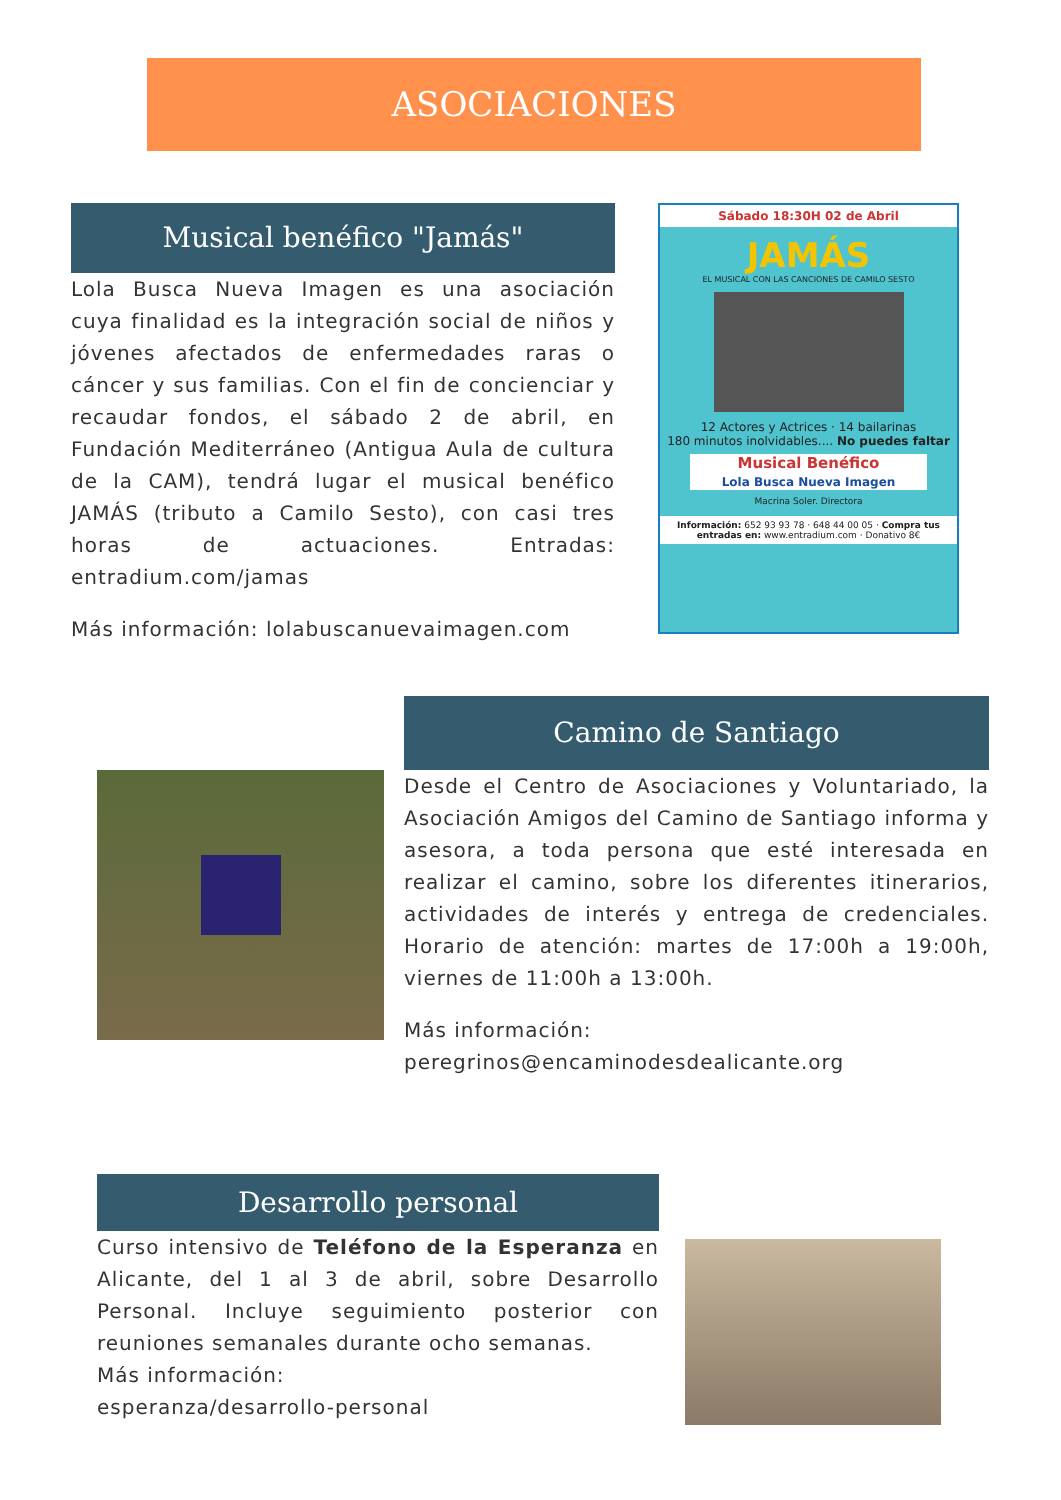ASOCIACIONES
Musical benéfico "Jamás"
Lola Busca Nueva Imagen es una asociación cuya finalidad es la integración social de niños y jóvenes afectados de enfermedades raras o cáncer y sus familias. Con el fin de concienciar y recaudar fondos, el sábado 2 de abril, en Fundación Mediterráneo (Antigua Aula de cultura de la CAM), tendrá lugar el musical benéfico JAMÁS (tributo a Camilo Sesto), con casi tres horas de actuaciones. Entradas: entradium.com/jamas
Más información: lolabuscanuevaimagen.com
Sábado 18:30H 02 de Abril
JAMÁS
EL MUSICAL CON LAS CANCIONES DE CAMILO SESTO
12 Actores y Actrices · 14 bailarinas
180 minutos inolvidables.... No puedes faltar
Musical Benéfico
Lola Busca Nueva Imagen
Macrina Soler. Directora
Información: 652 93 93 78 · 648 44 00 05 · Compra tus entradas en: www.entradium.com · Donativo 8€
Camino de Santiago
Desde el Centro de Asociaciones y Voluntariado, la Asociación Amigos del Camino de Santiago informa y asesora, a toda persona que esté interesada en realizar el camino, sobre los diferentes itinerarios, actividades de interés y entrega de credenciales. Horario de atención: martes de 17:00h a 19:00h, viernes de 11:00h a 13:00h.
Más información:
peregrinos@encaminodesdealicante.org
Desarrollo personal
Curso intensivo de Teléfono de la Esperanza en Alicante, del 1 al 3 de abril, sobre Desarrollo Personal. Incluye seguimiento posterior con reuniones semanales durante ocho semanas.
Más información:
esperanza/desarrollo-personal